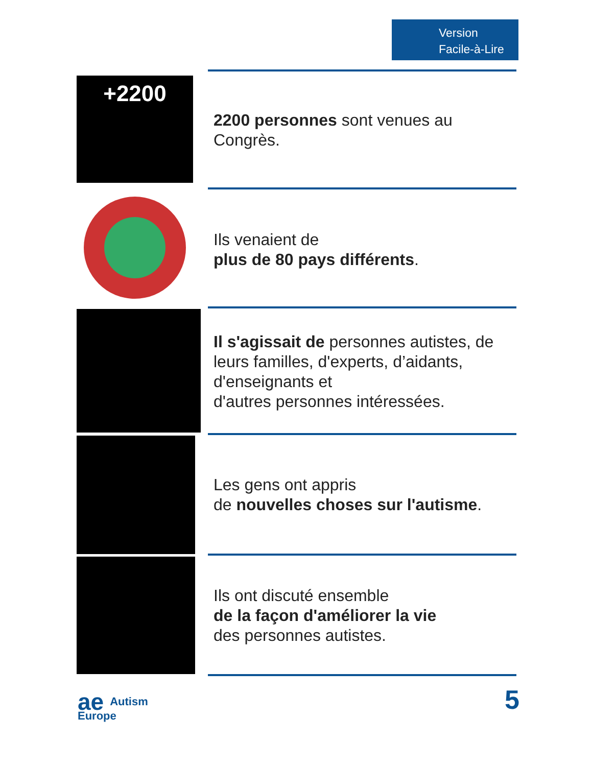Version
Facile-à-Lire
+2200
2200 personnes sont venues au Congrès.
Ils venaient de
plus de 80 pays différents.
Il s'agissait de personnes autistes, de leurs familles, d'experts, d’aidants, d'enseignants et
d'autres personnes intéressées.
Les gens ont appris
de nouvelles choses sur l'autisme.
Ils ont discuté ensemble
de la façon d'améliorer la vie
des personnes autistes.
ae Autism
Europe
5